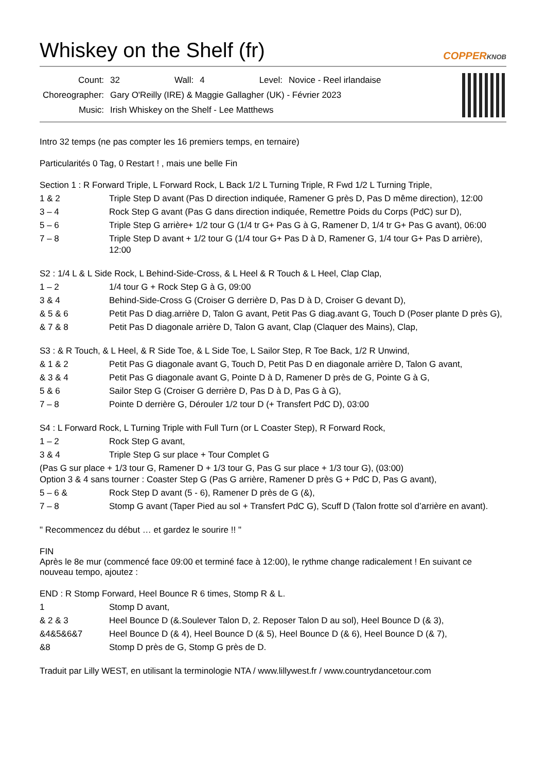Whiskey on the Shelf (fr) COPPERKNOB
| Count: | 32 | Wall: | 4 | Level: | Novice - Reel irlandaise |
| Choreographer: | Gary O'Reilly (IRE) & Maggie Gallagher (UK) - Février 2023 | | | | |
| Music: | Irish Whiskey on the Shelf - Lee Matthews | | | | |
Intro 32 temps (ne pas compter les 16 premiers temps, en ternaire)
Particularités 0 Tag, 0 Restart ! , mais une belle Fin
Section 1 : R Forward Triple, L Forward Rock, L Back 1/2 L Turning Triple, R Fwd 1/2 L Turning Triple,
| 1 & 2 | Triple Step D avant (Pas D direction indiquée, Ramener G près D, Pas D même direction), 12:00 |
| 3 – 4 | Rock Step G avant (Pas G dans direction indiquée, Remettre Poids du Corps (PdC) sur D), |
| 5 – 6 | Triple Step G arrière+ 1/2 tour G (1/4 tr G+ Pas G à G, Ramener D, 1/4 tr G+ Pas G avant), 06:00 |
| 7 – 8 | Triple Step D avant + 1/2 tour G (1/4 tour G+ Pas D à D, Ramener G, 1/4 tour G+ Pas D arrière), 12:00 |
S2 : 1/4 L & L Side Rock, L Behind-Side-Cross, & L Heel & R Touch & L Heel, Clap Clap,
| 1 – 2 | 1/4 tour G + Rock Step G à G, 09:00 |
| 3 & 4 | Behind-Side-Cross G (Croiser G derrière D, Pas D à D, Croiser G devant D), |
| & 5 & 6 | Petit Pas D diag.arrière D, Talon G avant, Petit Pas G diag.avant G, Touch D (Poser plante D près G), |
| & 7 & 8 | Petit Pas D diagonale arrière D, Talon G avant, Clap (Claquer des Mains), Clap, |
S3 : & R Touch, & L Heel, & R Side Toe, & L Side Toe, L Sailor Step, R Toe Back, 1/2 R Unwind,
| & 1 & 2 | Petit Pas G diagonale avant G, Touch D, Petit Pas D en diagonale arrière D, Talon G avant, |
| & 3 & 4 | Petit Pas G diagonale avant G, Pointe D à D, Ramener D près de G, Pointe G à G, |
| 5 & 6 | Sailor Step G (Croiser G derrière D, Pas D à D, Pas G à G), |
| 7 – 8 | Pointe D derrière G, Dérouler 1/2 tour D (+ Transfert PdC D), 03:00 |
S4 : L Forward Rock, L Turning Triple with Full Turn (or L Coaster Step), R Forward Rock,
| 1 – 2 | Rock Step G avant, |
| 3 & 4 | Triple Step G sur place + Tour Complet G |
| (Pas G sur place + 1/3 tour G, Ramener D + 1/3 tour G, Pas G sur place + 1/3 tour G), (03:00) Option 3 & 4 sans tourner : Coaster Step G (Pas G arrière, Ramener D près G + PdC D, Pas G avant), | |
| 5 – 6 & | Rock Step D avant (5 - 6), Ramener D près de G (&), |
| 7 – 8 | Stomp G avant (Taper Pied au sol + Transfert PdC G), Scuff D (Talon frotte sol d’arrière en avant). |
" Recommencez du début … et gardez le sourire !! "
FIN
Après le 8e mur (commencé face 09:00 et terminé face à 12:00), le rythme change radicalement ! En suivant ce
nouveau tempo, ajoutez :
END : R Stomp Forward, Heel Bounce R 6 times, Stomp R & L.
| 1 | Stomp D avant, |
| & 2 & 3 | Heel Bounce D (&.Soulever Talon D, 2. Reposer Talon D au sol), Heel Bounce D (& 3), |
| &4&5&6&7 | Heel Bounce D (& 4), Heel Bounce D (& 5), Heel Bounce D (& 6), Heel Bounce D (& 7), |
| &8 | Stomp D près de G, Stomp G près de D. |
Traduit par Lilly WEST, en utilisant la terminologie NTA / www.lillywest.fr / www.countrydancetour.com